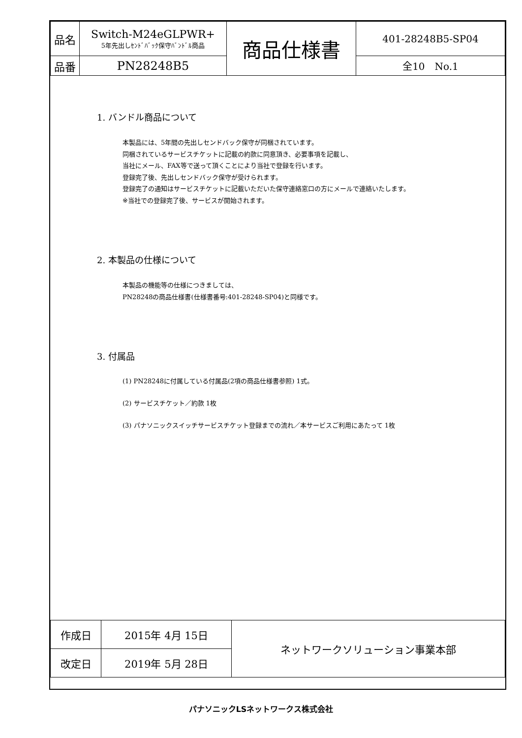| 品名 | Switch-M24eGLPWR+ 5年先出しｾﾝﾄﾞﾊﾞｯｸ保守ﾊﾞﾝﾄﾞﾙ商品 | 商品仕様書 | 401-28248B5-SP04 |
| 品番 | PN28248B5 | | 全10 No.1 |
1. バンドル商品について
本製品には、5年間の先出しセンドバック保守が同梱されています。
同梱されているサービスチケットに記載の約款に同意頂き、必要事項を記載し、
当社にメール、FAX等で送って頂くことにより当社で登録を行います。
登録完了後、先出しセンドバック保守が受けられます。
登録完了の通知はサービスチケットに記載いただいた保守連絡窓口の方にメールで連絡いたします。
※当社での登録完了後、サービスが開始されます。
2. 本製品の仕様について
本製品の機能等の仕様につきましては、
PN28248の商品仕様書(仕様書番号:401-28248-SP04)と同様です。
3. 付属品
(1) PN28248に付属している付属品(2項の商品仕様書参照) 1式。
(2) サービスチケット／約款 1枚
(3) パナソニックスイッチサービスチケット登録までの流れ／本サービスご利用にあたって 1枚
| 作成日 | 2015年 4月 15日 | ネットワークソリューション事業本部 |
| 改定日 | 2019年 5月 28日 | |
パナソニックLSネットワークス株式会社